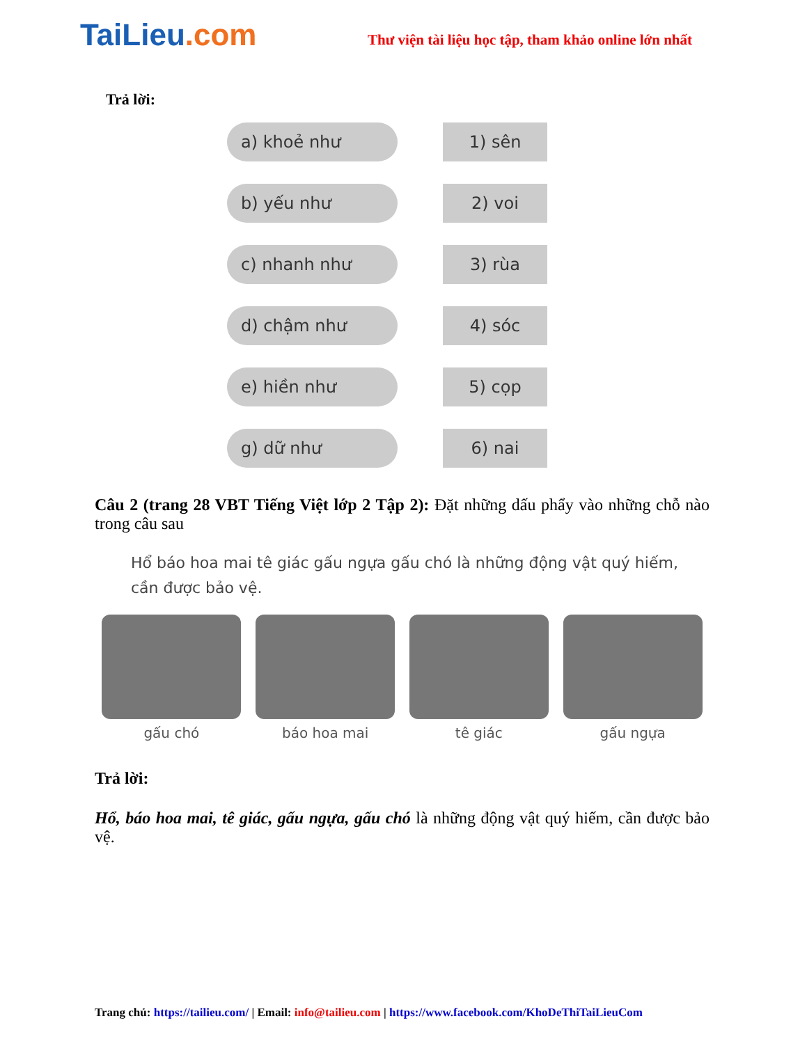TaiLieu.com
Thư viện tài liệu học tập, tham khảo online lớn nhất
Trả lời:
a) khoẻ như 1) sên
b) yếu như 2) voi
c) nhanh như 3) rùa
d) chậm như 4) sóc
e) hiền như 5) cọp
g) dữ như 6) nai
Câu 2 (trang 28 VBT Tiếng Việt lớp 2 Tập 2): Đặt những dấu phẩy vào những chỗ nào trong câu sau
Hổ báo hoa mai tê giác gấu ngựa gấu chó là những động vật quý hiếm, cần được bảo vệ.
gấu chó báo hoa mai tê giác gấu ngựa
Trả lời:
Hổ, báo hoa mai, tê giác, gấu ngựa, gấu chó là những động vật quý hiếm, cần được bảo vệ.
Trang chủ: https://tailieu.com/ | Email: info@tailieu.com | https://www.facebook.com/KhoDeThiTaiLieuCom